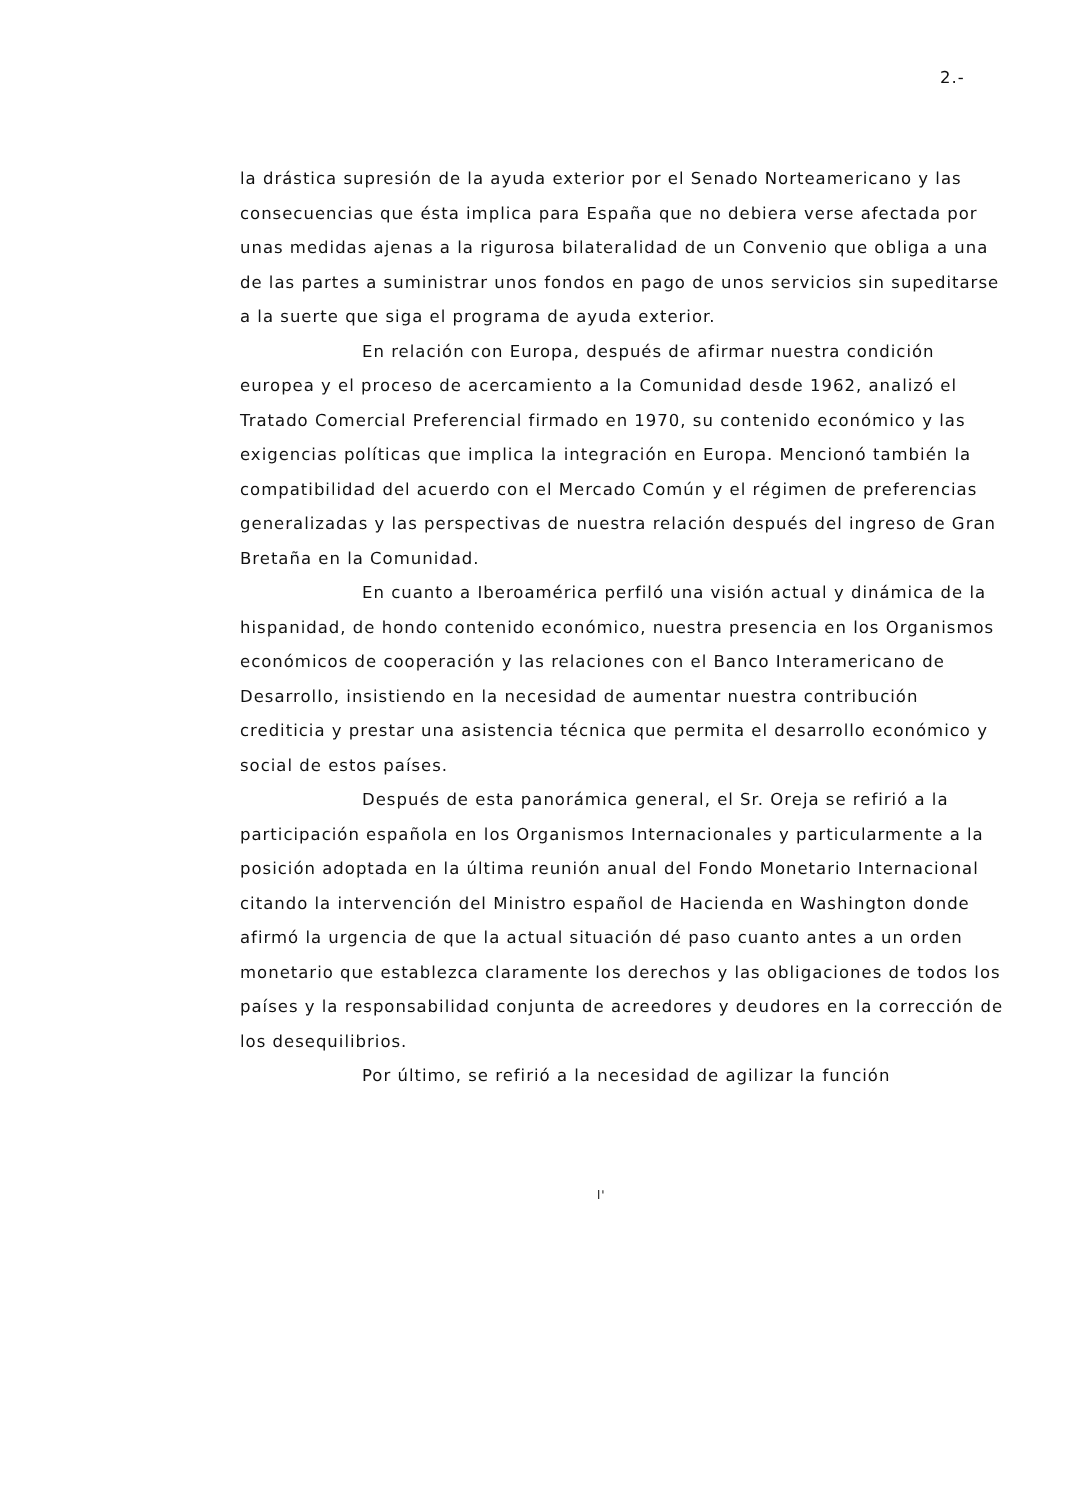2.-
la drástica supresión de la ayuda exterior por el Senado Norteamericano y las consecuencias que ésta implica para España que no debiera verse afectada por unas medidas ajenas a la rigurosa bilateralidad de un Convenio que obliga a una de las partes a suministrar unos fondos en pago de unos servicios sin supeditarse a la suerte que siga el programa de ayuda exterior.
En relación con Europa, después de afirmar nuestra condición europea y el proceso de acercamiento a la Comunidad desde 1962, analizó el Tratado Comercial Preferencial firmado en 1970, su contenido económico y las exigencias políticas que implica la integración en Europa. Mencionó también la compatibilidad del acuerdo con el Mercado Común y el régimen de preferencias generalizadas y las perspectivas de nuestra relación después del ingreso de Gran Bretaña en la Comunidad.
En cuanto a Iberoamérica perfiló una visión actual y dinámica de la hispanidad, de hondo contenido económico, nuestra presencia en los Organismos económicos de cooperación y las relaciones con el Banco Interamericano de Desarrollo, insistiendo en la necesidad de aumentar nuestra contribución crediticia y prestar una asistencia técnica que permita el desarrollo económico y social de estos países.
Después de esta panorámica general, el Sr. Oreja se refirió a la participación española en los Organismos Internacionales y particularmente a la posición adoptada en la última reunión anual del Fondo Monetario Internacional citando la intervención del Ministro español de Hacienda en Washington donde afirmó la urgencia de que la actual situación dé paso cuanto antes a un orden monetario que establezca claramente los derechos y las obligaciones de todos los países y la responsabilidad conjunta de acreedores y deudores en la corrección de los desequilibrios.
Por último, se refirió a la necesidad de agilizar la función
l'